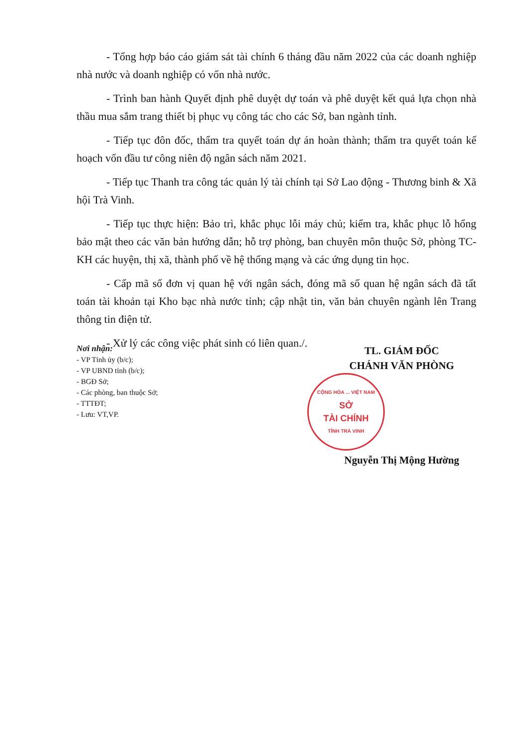- Tổng hợp báo cáo giám sát tài chính 6 tháng đầu năm 2022 của các doanh nghiệp nhà nước và doanh nghiệp có vốn nhà nước.
- Trình ban hành Quyết định phê duyệt dự toán và phê duyệt kết quả lựa chọn nhà thầu mua sắm trang thiết bị phục vụ công tác cho các Sở, ban ngành tỉnh.
- Tiếp tục đôn đốc, thẩm tra quyết toán dự án hoàn thành; thẩm tra quyết toán kế hoạch vốn đầu tư công niên độ ngân sách năm 2021.
- Tiếp tục Thanh tra công tác quản lý tài chính tại Sở Lao động - Thương binh & Xã hội Trà Vinh.
- Tiếp tục thực hiện: Bảo trì, khắc phục lỗi máy chủ; kiểm tra, khắc phục lỗ hổng bảo mật theo các văn bản hướng dẫn; hỗ trợ phòng, ban chuyên môn thuộc Sở, phòng TC-KH các huyện, thị xã, thành phố về hệ thống mạng và các ứng dụng tin học.
- Cấp mã số đơn vị quan hệ với ngân sách, đóng mã số quan hệ ngân sách đã tất toán tài khoản tại Kho bạc nhà nước tỉnh; cập nhật tin, văn bản chuyên ngành lên Trang thông tin điện tử.
- Xử lý các công việc phát sinh có liên quan./.
Nơi nhận:
- VP Tỉnh ủy (b/c);
- VP UBND tỉnh (b/c);
- BGĐ Sở;
- Các phòng, ban thuộc Sở;
- TTTĐT;
- Lưu: VT,VP.
TL. GIÁM ĐỐC
CHÁNH VĂN PHÒNG
CỘNG HÒA ... VIỆT NAM
SỞ
TÀI CHÍNH
TỈNH TRÀ VINH
Nguyễn Thị Mộng Hường